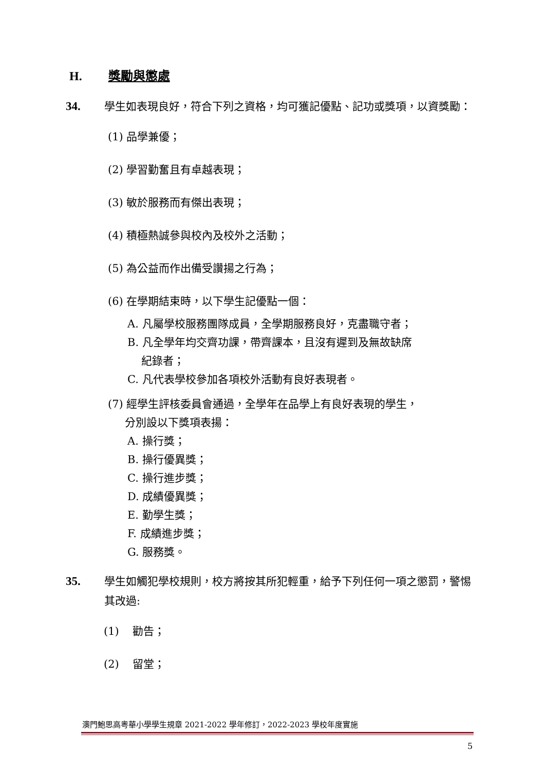H. 獎勵與懲處
34. 學生如表現良好，符合下列之資格，均可獲記優點、記功或獎項，以資獎勵：
(1) 品學兼優；
(2) 學習勤奮且有卓越表現；
(3) 敏於服務而有傑出表現；
(4) 積極熱誠參與校內及校外之活動；
(5) 為公益而作出備受讚揚之行為；
(6) 在學期結束時，以下學生記優點一個：
A. 凡屬學校服務團隊成員，全學期服務良好，克盡職守者；
B. 凡全學年均交齊功課，帶齊課本，且沒有遲到及無故缺席
紀錄者；
C. 凡代表學校參加各項校外活動有良好表現者。
(7) 經學生評核委員會通過，全學年在品學上有良好表現的學生，
分別設以下獎項表揚：
A. 操行獎；
B. 操行優異獎；
C. 操行進步獎；
D. 成績優異獎；
E. 勤學生獎；
F. 成績進步獎；
G. 服務獎。
35. 學生如觸犯學校規則，校方將按其所犯輕重，給予下列任何一項之懲罰，警惕其改過:
(1) 勸告；
(2) 留堂；
澳門鮑思高粵華小學學生規章 2021-2022 學年修訂，2022-2023 學校年度實施
5